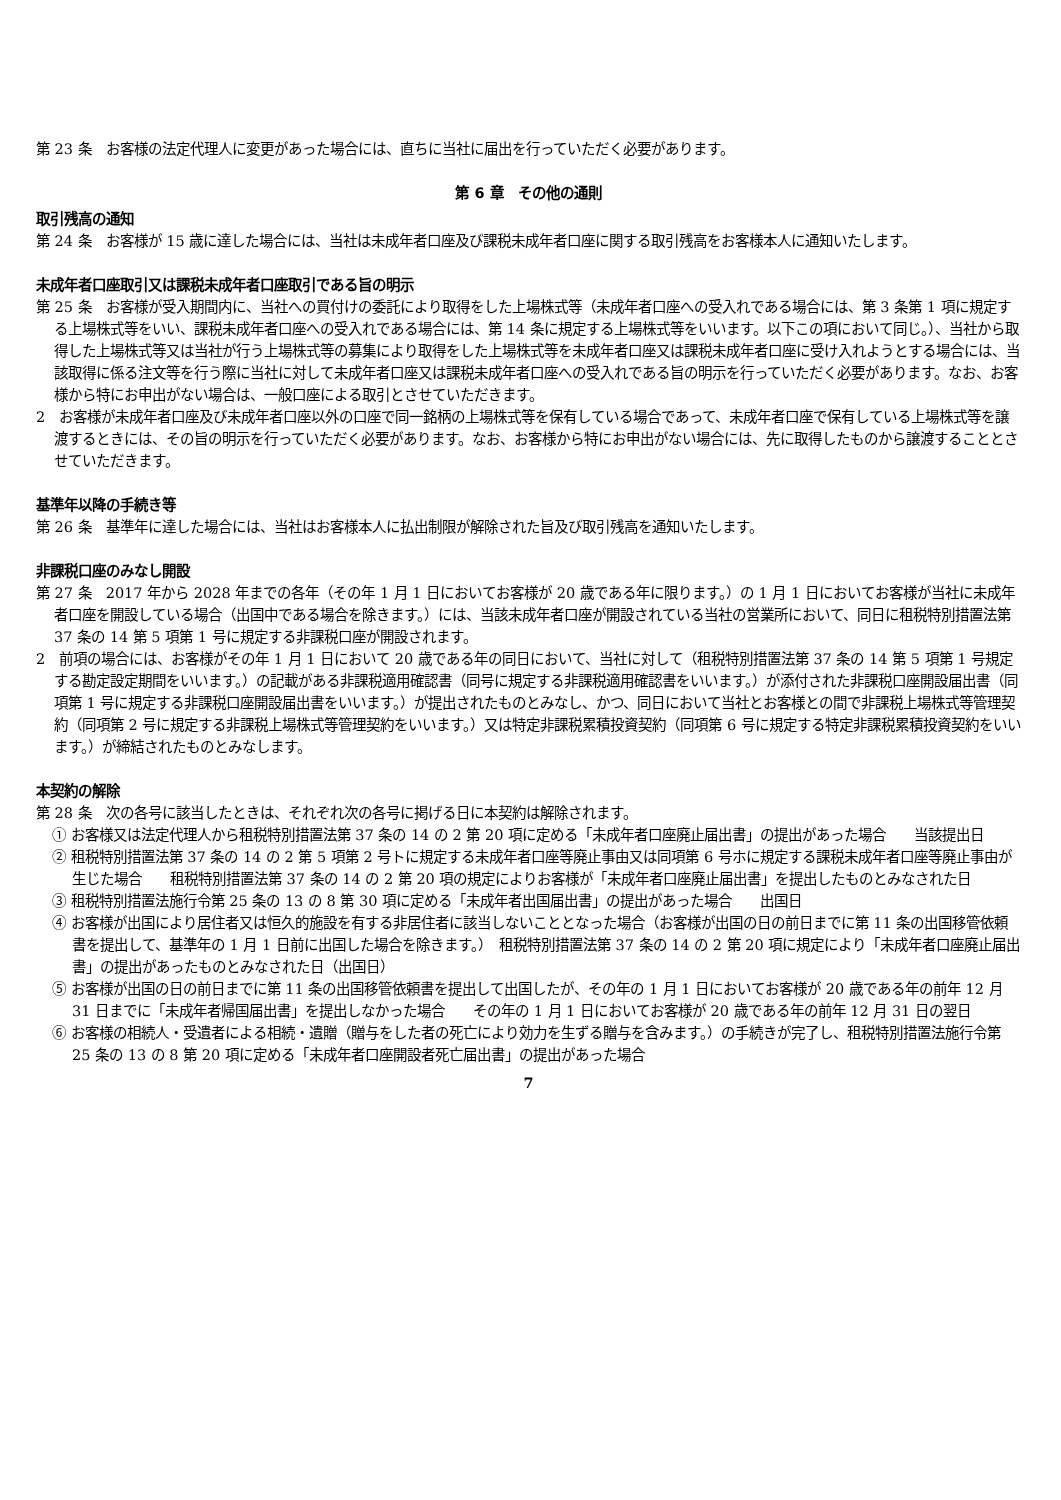第 23 条　お客様の法定代理人に変更があった場合には、直ちに当社に届出を行っていただく必要があります。
第 6 章　その他の通則
取引残高の通知
第 24 条　お客様が 15 歳に達した場合には、当社は未成年者口座及び課税未成年者口座に関する取引残高をお客様本人に通知いたします。
未成年者口座取引又は課税未成年者口座取引である旨の明示
第 25 条　お客様が受入期間内に、当社への買付けの委託により取得をした上場株式等（未成年者口座への受入れである場合には、第 3 条第 1 項に規定する上場株式等をいい、課税未成年者口座への受入れである場合には、第 14 条に規定する上場株式等をいいます。以下この項において同じ。）、当社から取得した上場株式等又は当社が行う上場株式等の募集により取得をした上場株式等を未成年者口座又は課税未成年者口座に受け入れようとする場合には、当該取得に係る注文等を行う際に当社に対して未成年者口座又は課税未成年者口座への受入れである旨の明示を行っていただく必要があります。なお、お客様から特にお申出がない場合は、一般口座による取引とさせていただきます。
2　お客様が未成年者口座及び未成年者口座以外の口座で同一銘柄の上場株式等を保有している場合であって、未成年者口座で保有している上場株式等を譲渡するときには、その旨の明示を行っていただく必要があります。なお、お客様から特にお申出がない場合には、先に取得したものから譲渡することとさせていただきます。
基準年以降の手続き等
第 26 条　基準年に達した場合には、当社はお客様本人に払出制限が解除された旨及び取引残高を通知いたします。
非課税口座のみなし開設
第 27 条　2017 年から 2028 年までの各年（その年 1 月 1 日においてお客様が 20 歳である年に限ります。）の 1 月 1 日においてお客様が当社に未成年者口座を開設している場合（出国中である場合を除きます。）には、当該未成年者口座が開設されている当社の営業所において、同日に租税特別措置法第 37 条の 14 第 5 項第 1 号に規定する非課税口座が開設されます。
2　前項の場合には、お客様がその年 1 月 1 日において 20 歳である年の同日において、当社に対して（租税特別措置法第 37 条の 14 第 5 項第 1 号規定する勘定設定期間をいいます。）の記載がある非課税適用確認書（同号に規定する非課税適用確認書をいいます。）が添付された非課税口座開設届出書（同項第 1 号に規定する非課税口座開設届出書をいいます。）が提出されたものとみなし、かつ、同日において当社とお客様との間で非課税上場株式等管理契約（同項第 2 号に規定する非課税上場株式等管理契約をいいます。）又は特定非課税累積投資契約（同項第 6 号に規定する特定非課税累積投資契約をいいます。）が締結されたものとみなします。
本契約の解除
第 28 条　次の各号に該当したときは、それぞれ次の各号に掲げる日に本契約は解除されます。
① お客様又は法定代理人から租税特別措置法第 37 条の 14 の 2 第 20 項に定める「未成年者口座廃止届出書」の提出があった場合　　当該提出日
② 租税特別措置法第 37 条の 14 の 2 第 5 項第 2 号トに規定する未成年者口座等廃止事由又は同項第 6 号ホに規定する課税未成年者口座等廃止事由が生じた場合　　租税特別措置法第 37 条の 14 の 2 第 20 項の規定によりお客様が「未成年者口座廃止届出書」を提出したものとみなされた日
③ 租税特別措置法施行令第 25 条の 13 の 8 第 30 項に定める「未成年者出国届出書」の提出があった場合　　出国日
④ お客様が出国により居住者又は恒久的施設を有する非居住者に該当しないこととなった場合（お客様が出国の日の前日までに第 11 条の出国移管依頼書を提出して、基準年の 1 月 1 日前に出国した場合を除きます。）　租税特別措置法第 37 条の 14 の 2 第 20 項に規定により「未成年者口座廃止届出書」の提出があったものとみなされた日（出国日）
⑤ お客様が出国の日の前日までに第 11 条の出国移管依頼書を提出して出国したが、その年の 1 月 1 日においてお客様が 20 歳である年の前年 12 月 31 日までに「未成年者帰国届出書」を提出しなかった場合　　その年の 1 月 1 日においてお客様が 20 歳である年の前年 12 月 31 日の翌日
⑥ お客様の相続人・受遺者による相続・遺贈（贈与をした者の死亡により効力を生ずる贈与を含みます。）の手続きが完了し、租税特別措置法施行令第 25 条の 13 の 8 第 20 項に定める「未成年者口座開設者死亡届出書」の提出があった場合
7